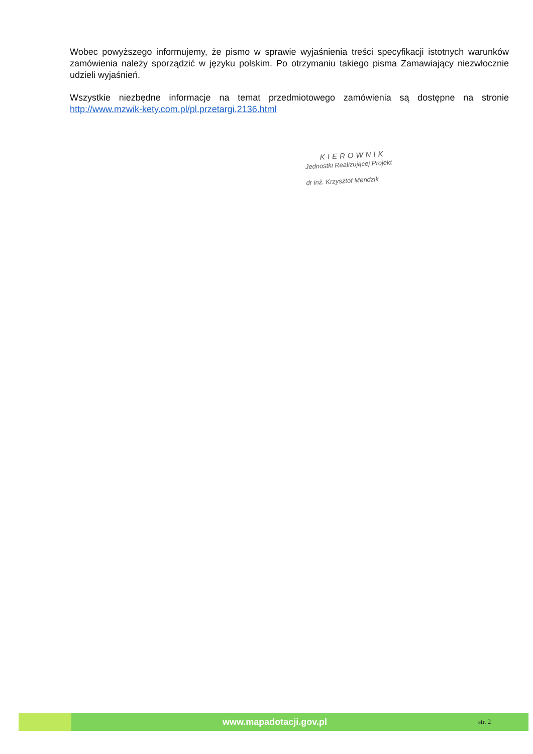Wobec powyższego informujemy, że pismo w sprawie wyjaśnienia treści specyfikacji istotnych warunków zamówienia należy sporządzić w języku polskim. Po otrzymaniu takiego pisma Zamawiający niezwłocznie udzieli wyjaśnień.
Wszystkie niezbędne informacje na temat przedmiotowego zamówienia są dostępne na stronie http://www.mzwik-kety.com.pl/pl,przetargi,2136.html
KIEROWNIK
Jednostki Realizującej Projekt
dr inż. Krzysztof Mendzik
www.mapadotacji.gov.pl
str. 2